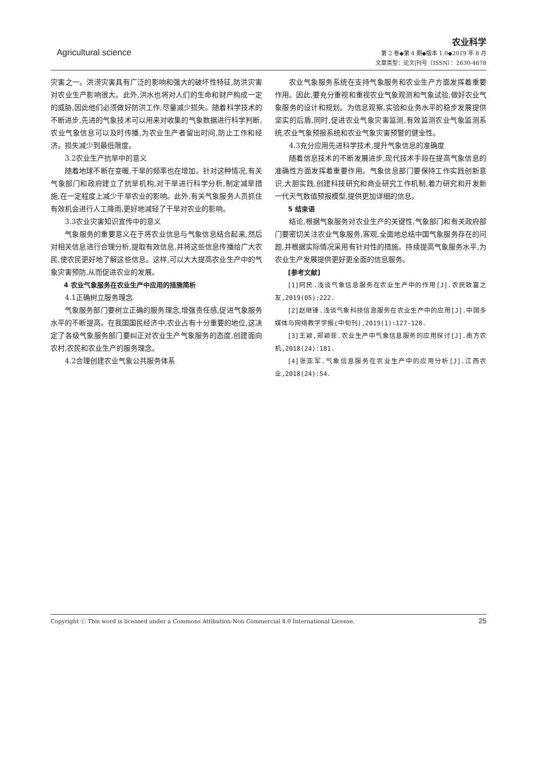Agricultural science
农业科学
第 2 卷◆第 4 期◆版本 1.0◆2019 年 8 月
文章类型：论文|刊号（ISSN）：2630-4678
灾害之一。洪涝灾害具有广泛的影响和强大的破坏性特征,防洪灾害对农业生产影响很大。此外,洪水也将对人们的生命和财产构成一定的威胁,因此他们必须做好防洪工作,尽量减少损失。随着科学技术的不断进步,先进的气象技术可以用来对收集的气象数据进行科学判断,农业气象信息可以及时传播,为农业生产者留出时间,防止工作和经济。损失减少到最低限度。
3.2农业生产抗旱中的意义
随着地球不断在变暖,干旱的频率也在增加。针对这种情况,有关气象部门和政府建立了抗旱机构,对干旱进行科学分析,制定减旱措施,在一定程度上减少干旱农业的影响。此外,有关气象服务人员抓住有效机会进行人工降雨,更好地减轻了干旱对农业的影响。
3.3农业灾害知识宣传中的意义
气象服务的重要意义在于将农业信息与气象信息结合起来,然后对相关信息进行合理分析,提取有效信息,并将这些信息传播给广大农民,使农民更好地了解这些信息。这样,可以大大提高农业生产中的气象灾害预防,从而促进农业的发展。
4 农业气象服务在农业生产中应用的措施简析
4.1正确树立服务理念
气象服务部门要树立正确的服务理念,增强责任感,促进气象服务水平的不断提高。在我国国民经济中,农业占有十分重要的地位,这决定了各级气象服务部门要纠正对农业生产气象服务的态度,创建面向农村,农民和农业生产的服务理念。
4.2合理创建农业气象公共服务体系
农业气象服务系统在支持气象服务和农业生产方面发挥着重要作用。因此,要充分重视和重视农业气象观测和气象试验,做好农业气象服务的设计和规划。为信息观察,实验和业务水平的稳步发展提供坚实的后盾,同时,促进农业气象灾害监测,有效监测农业气象监测系统,农业气象预报系统和农业气象灾害预警的健全性。
4.3充分应用先进科学技术,提升气象信息的准确度
随着信息技术的不断发展进步,现代技术手段在提高气象信息的准确性方面发挥着重要作用。气象信息部门要保持工作实践创新意识,大胆实践,创建科技研究和商业研究工作机制,着力研究和开发新一代天气数值预报模型,提供更加详细的信息。
5 结束语
结论,根据气象服务对农业生产的关键性,气象部门和有关政府部门要密切关注农业气象服务,客观,全面地总结中国气象服务存在的问题,并根据实际情况采用有针对性的措施。持续提高气象服务水平,为农业生产发展提供更好更全面的信息服务。
[参考文献]
[1]阿民.浅谈气象信息服务在农业生产中的作用[J].农民致富之友,2019(05):222.
[2]赵继锋.浅谈气象科技信息服务在农业生产中的应用[J].中国多媒体与网络教学学报(中旬刊),2019(1):127-128.
[3]王颖,郑颖菲.农业生产中气象信息服务的应用探讨[J].南方农机,2018(24):181.
[4]张亚军.气象信息服务在农业生产中的应用分析[J].江西农业,2018(24):54.
Copyright ⓒ This word is licensed under a Commons Attibution-Non Commercial 4.0 International License. 25